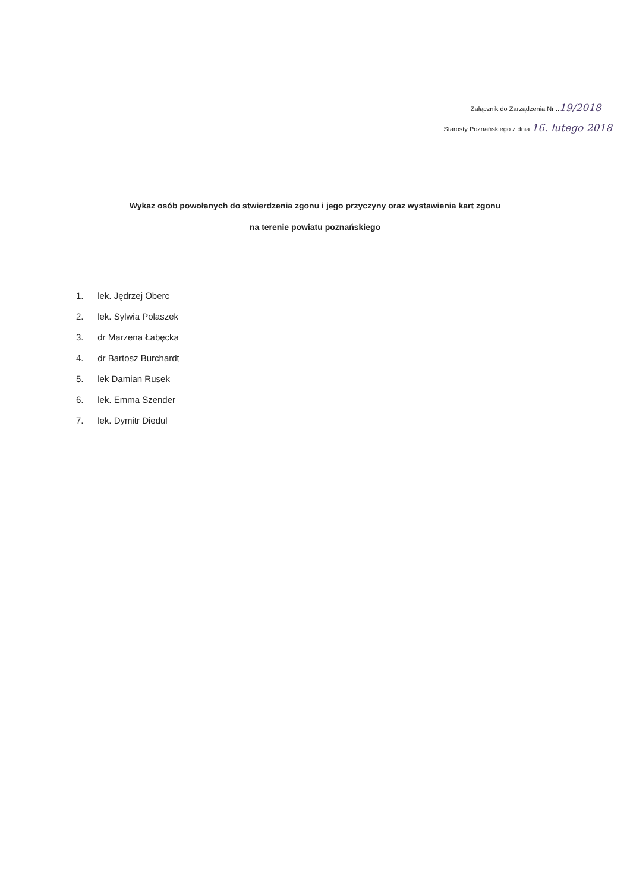Załącznik do Zarządzenia Nr ..19/2018
Starosty Poznańskiego z dnia 16. lutego 2018
Wykaz osób powołanych do stwierdzenia zgonu i jego przyczyny oraz wystawienia kart zgonu
na terenie powiatu poznańskiego
1. lek. Jędrzej Oberc
2. lek. Sylwia Polaszek
3. dr Marzena Łabęcka
4. dr Bartosz Burchardt
5. lek Damian Rusek
6. lek. Emma Szender
7. lek. Dymitr Diedul